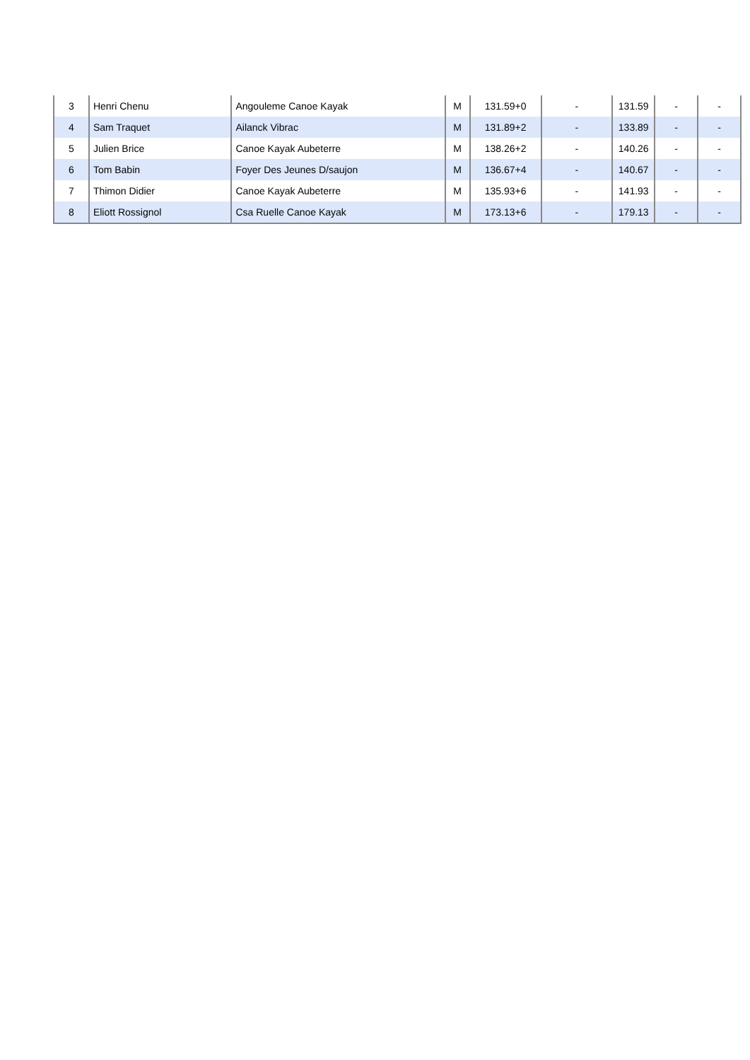| 3 | Henri Chenu | Angouleme Canoe Kayak | M | 131.59+0 | - | 131.59 | - | - |
| 4 | Sam Traquet | Ailanck Vibrac | M | 131.89+2 | - | 133.89 | - | - |
| 5 | Julien Brice | Canoe Kayak Aubeterre | M | 138.26+2 | - | 140.26 | - | - |
| 6 | Tom Babin | Foyer Des Jeunes D/saujon | M | 136.67+4 | - | 140.67 | - | - |
| 7 | Thimon Didier | Canoe Kayak Aubeterre | M | 135.93+6 | - | 141.93 | - | - |
| 8 | Eliott Rossignol | Csa Ruelle Canoe Kayak | M | 173.13+6 | - | 179.13 | - | - |